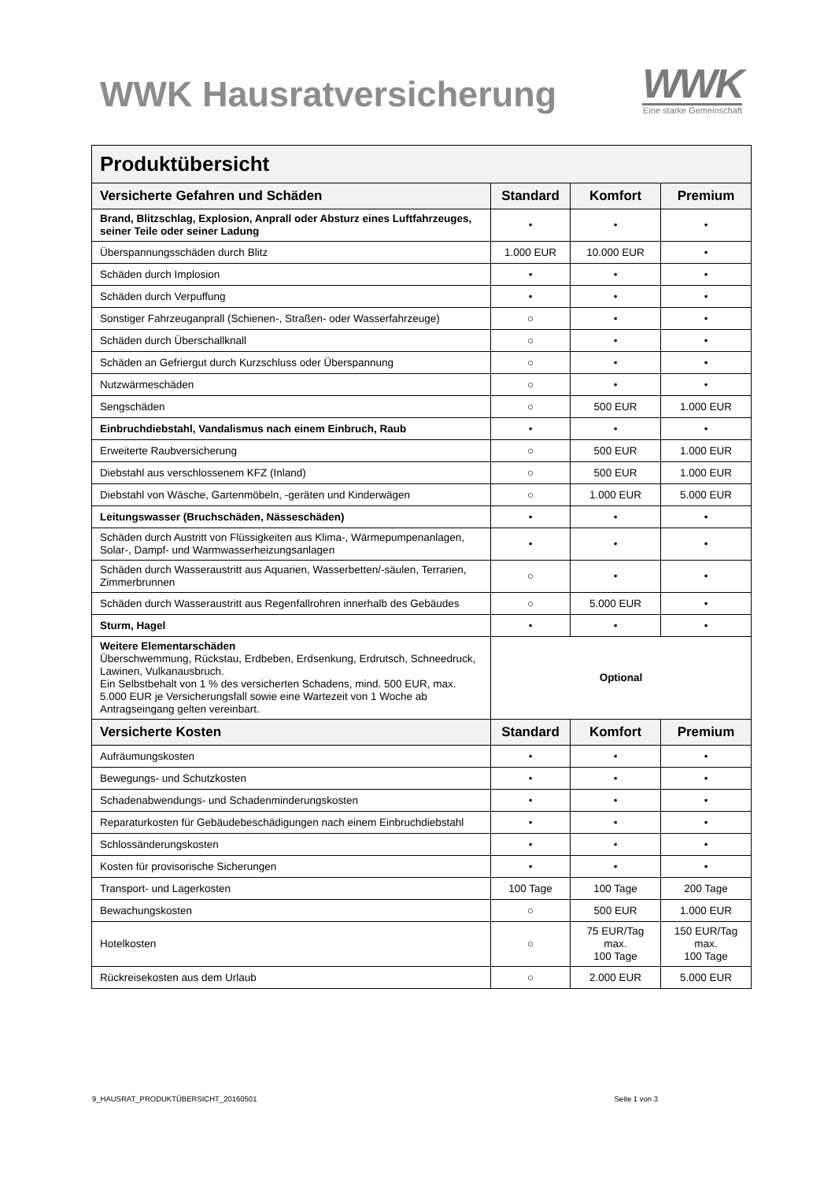WWK Hausratversicherung
WWK
Eine starke Gemeinschaft
| Produktübersicht | | | |
| --- | --- | --- | --- |
| Versicherte Gefahren und Schäden | Standard | Komfort | Premium |
| Brand, Blitzschlag, Explosion, Anprall oder Absturz eines Luftfahrzeuges, seiner Teile oder seiner Ladung | • | • | • |
| Überspannungsschäden durch Blitz | 1.000 EUR | 10.000 EUR | • |
| Schäden durch Implosion | • | • | • |
| Schäden durch Verpuffung | • | • | • |
| Sonstiger Fahrzeuganprall (Schienen-, Straßen- oder Wasserfahrzeuge) | ○ | • | • |
| Schäden durch Überschallknall | ○ | • | • |
| Schäden an Gefriergut durch Kurzschluss oder Überspannung | ○ | • | • |
| Nutzwärmeschäden | ○ | • | • |
| Sengschäden | ○ | 500 EUR | 1.000 EUR |
| Einbruchdiebstahl, Vandalismus nach einem Einbruch, Raub | • | • | • |
| Erweiterte Raubversicherung | ○ | 500 EUR | 1.000 EUR |
| Diebstahl aus verschlossenem KFZ (Inland) | ○ | 500 EUR | 1.000 EUR |
| Diebstahl von Wäsche, Gartenmöbeln, -geräten und Kinderwägen | ○ | 1.000 EUR | 5.000 EUR |
| Leitungswasser (Bruchschäden, Nässeschäden) | • | • | • |
| Schäden durch Austritt von Flüssigkeiten aus Klima-, Wärmepumpenanlagen, Solar-, Dampf- und Warmwasserheizungsanlagen | • | • | • |
| Schäden durch Wasseraustritt aus Aquarien, Wasserbetten/-säulen, Terrarien, Zimmerbrunnen | ○ | • | • |
| Schäden durch Wasseraustritt aus Regenfallrohren innerhalb des Gebäudes | ○ | 5.000 EUR | • |
| Sturm, Hagel | • | • | • |
| Weitere Elementarschäden Überschwemmung, Rückstau, Erdbeben, Erdsenkung, Erdrutsch, Schneedruck, Lawinen, Vulkanausbruch. Ein Selbstbehalt von 1 % des versicherten Schadens, mind. 500 EUR, max. 5.000 EUR je Versicherungsfall sowie eine Wartezeit von 1 Woche ab Antragseingang gelten vereinbart. | Optional | | |
| Versicherte Kosten | Standard | Komfort | Premium |
| Aufräumungskosten | • | • | • |
| Bewegungs- und Schutzkosten | • | • | • |
| Schadenabwendungs- und Schadenminderungskosten | • | • | • |
| Reparaturkosten für Gebäudebeschädigungen nach einem Einbruchdiebstahl | • | • | • |
| Schlossänderungskosten | • | • | • |
| Kosten für provisorische Sicherungen | • | • | • |
| Transport- und Lagerkosten | 100 Tage | 100 Tage | 200 Tage |
| Bewachungskosten | ○ | 500 EUR | 1.000 EUR |
| Hotelkosten | ○ | 75 EUR/Tag max. 100 Tage | 150 EUR/Tag max. 100 Tage |
| Rückreisekosten aus dem Urlaub | ○ | 2.000 EUR | 5.000 EUR |
9_HAUSRAT_PRODUKTÜBERSICHT_20160501 Seite 1 von 3